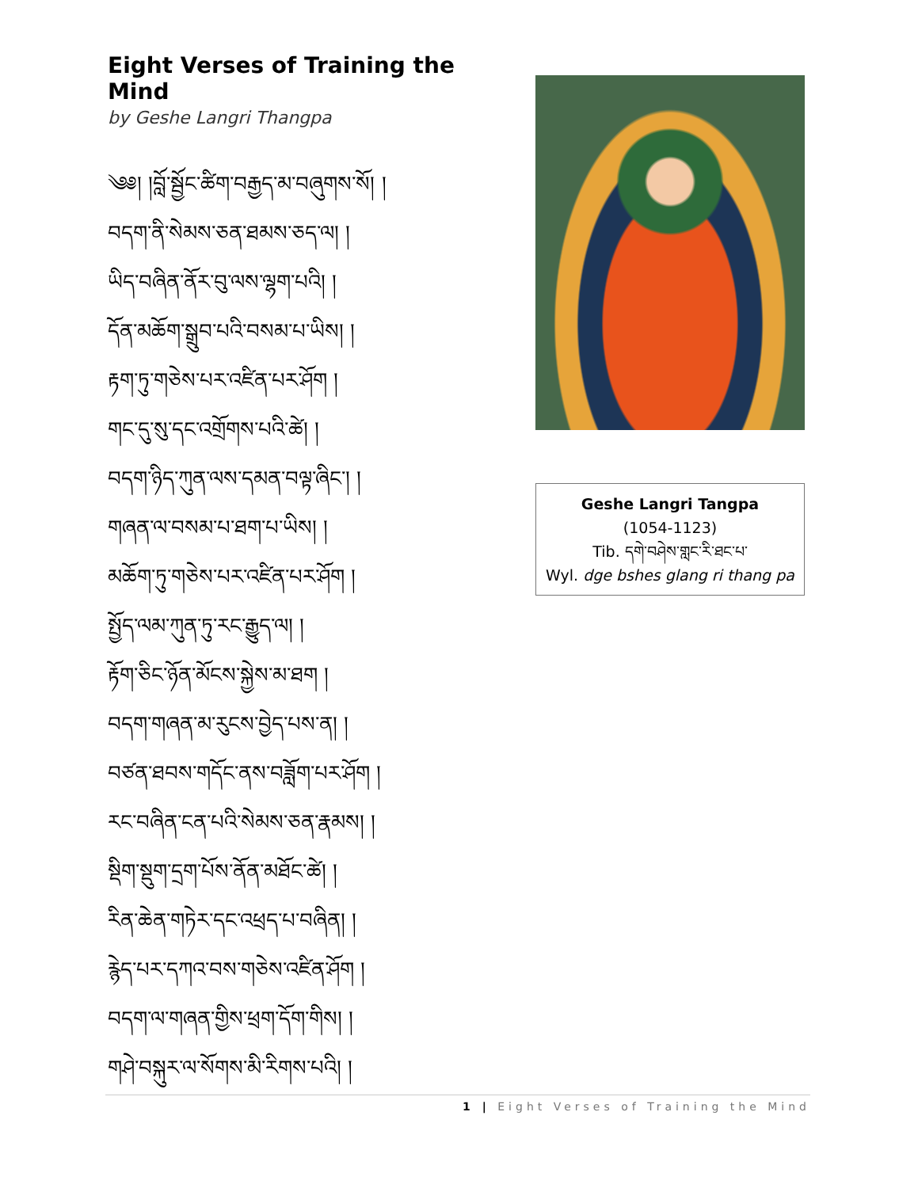Eight Verses of Training the Mind
by Geshe Langri Thangpa
༄༅། །བློ་སྦྱོང་ཚིག་བརྒྱད་མ་བཞུགས་སོ། །
བདག་ནི་སེམས་ཅན་ཐམས་ཅད་ལ། །
ཡིད་བཞིན་ནོར་བུ་ལས་ལྷག་པའི། །
དོན་མཆོག་སྒྲུབ་པའི་བསམ་པ་ཡིས། །
རྟག་ཏུ་གཅེས་པར་འཛིན་པར་ཤོག །
གང་དུ་སུ་དང་འགྲོགས་པའི་ཚེ། །
བདག་ཉིད་ཀུན་ལས་དམན་བལྟ་ཞིང་། །
གཞན་ལ་བསམ་པ་ཐག་པ་ཡིས། །
མཆོག་ཏུ་གཅེས་པར་འཛིན་པར་ཤོག །
སྤྱོད་ལམ་ཀུན་ཏུ་རང་རྒྱུད་ལ། །
རྟོག་ཅིང་ཉོན་མོངས་སྐྱེས་མ་ཐག །
བདག་གཞན་མ་རུངས་བྱེད་པས་ན། །
བཙན་ཐབས་གདོང་ནས་བཟློག་པར་ཤོག །
རང་བཞིན་ངན་པའི་སེམས་ཅན་རྣམས། །
སྡིག་སྡུག་དྲག་པོས་ནོན་མཐོང་ཚེ། །
རིན་ཆེན་གཏེར་དང་འཕྲད་པ་བཞིན། །
རྙེད་པར་དཀའ་བས་གཅེས་འཛིན་ཤོག །
བདག་ལ་གཞན་གྱིས་ཕྲག་དོག་གིས། །
གཤེ་བསྐུར་ལ་སོགས་མི་རིགས་པའི། །
Geshe Langri Tangpa
(1054-1123)
Tib. དགེ་བཤེས་གླང་རི་ཐང་པ་
Wyl. dge bshes glang ri thang pa
1 | Eight Verses of Training the Mind